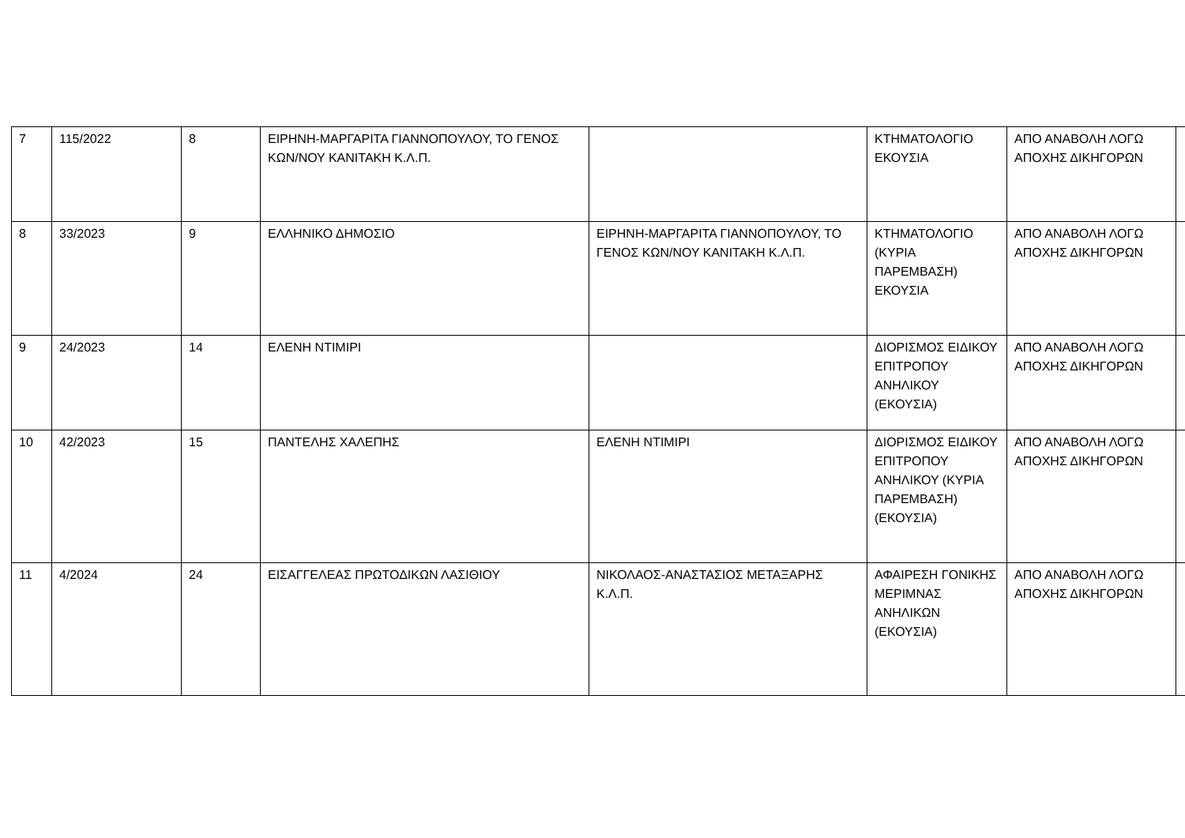| 7 | 115/2022 | 8 | ΕΙΡΗΝΗ-ΜΑΡΓΑΡΙΤΑ ΓΙΑΝΝΟΠΟΥΛΟΥ, ΤΟ ΓΕΝΟΣ ΚΩΝ/ΝΟΥ ΚΑΝΙΤΑΚΗ Κ.Λ.Π. | | ΚΤΗΜΑΤΟΛΟΓΙΟ ΕΚΟΥΣΙΑ | ΑΠΟ ΑΝΑΒΟΛΗ ΛΟΓΩ ΑΠΟΧΗΣ ΔΙΚΗΓΟΡΩΝ | |
| 8 | 33/2023 | 9 | ΕΛΛΗΝΙΚΟ ΔΗΜΟΣΙΟ | ΕΙΡΗΝΗ-ΜΑΡΓΑΡΙΤΑ ΓΙΑΝΝΟΠΟΥΛΟΥ, ΤΟ ΓΕΝΟΣ ΚΩΝ/ΝΟΥ ΚΑΝΙΤΑΚΗ Κ.Λ.Π. | ΚΤΗΜΑΤΟΛΟΓΙΟ (ΚΥΡΙΑ ΠΑΡΕΜΒΑΣΗ) ΕΚΟΥΣΙΑ | ΑΠΟ ΑΝΑΒΟΛΗ ΛΟΓΩ ΑΠΟΧΗΣ ΔΙΚΗΓΟΡΩΝ | |
| 9 | 24/2023 | 14 | ΕΛΕΝΗ ΝΤΙΜΙΡΙ | | ΔΙΟΡΙΣΜΟΣ ΕΙΔΙΚΟΥ ΕΠΙΤΡΟΠΟΥ ΑΝΗΛΙΚΟΥ (ΕΚΟΥΣΙΑ) | ΑΠΟ ΑΝΑΒΟΛΗ ΛΟΓΩ ΑΠΟΧΗΣ ΔΙΚΗΓΟΡΩΝ | |
| 10 | 42/2023 | 15 | ΠΑΝΤΕΛΗΣ ΧΑΛΕΠΗΣ | ΕΛΕΝΗ ΝΤΙΜΙΡΙ | ΔΙΟΡΙΣΜΟΣ ΕΙΔΙΚΟΥ ΕΠΙΤΡΟΠΟΥ ΑΝΗΛΙΚΟΥ (ΚΥΡΙΑ ΠΑΡΕΜΒΑΣΗ) (ΕΚΟΥΣΙΑ) | ΑΠΟ ΑΝΑΒΟΛΗ ΛΟΓΩ ΑΠΟΧΗΣ ΔΙΚΗΓΟΡΩΝ | |
| 11 | 4/2024 | 24 | ΕΙΣΑΓΓΕΛΕΑΣ ΠΡΩΤΟΔΙΚΩΝ ΛΑΣΙΘΙΟΥ | ΝΙΚΟΛΑΟΣ-ΑΝΑΣΤΑΣΙΟΣ ΜΕΤΑΞΑΡΗΣ Κ.Λ.Π. | ΑΦΑΙΡΕΣΗ ΓΟΝΙΚΗΣ ΜΕΡΙΜΝΑΣ ΑΝΗΛΙΚΩΝ (ΕΚΟΥΣΙΑ) | ΑΠΟ ΑΝΑΒΟΛΗ ΛΟΓΩ ΑΠΟΧΗΣ ΔΙΚΗΓΟΡΩΝ | |